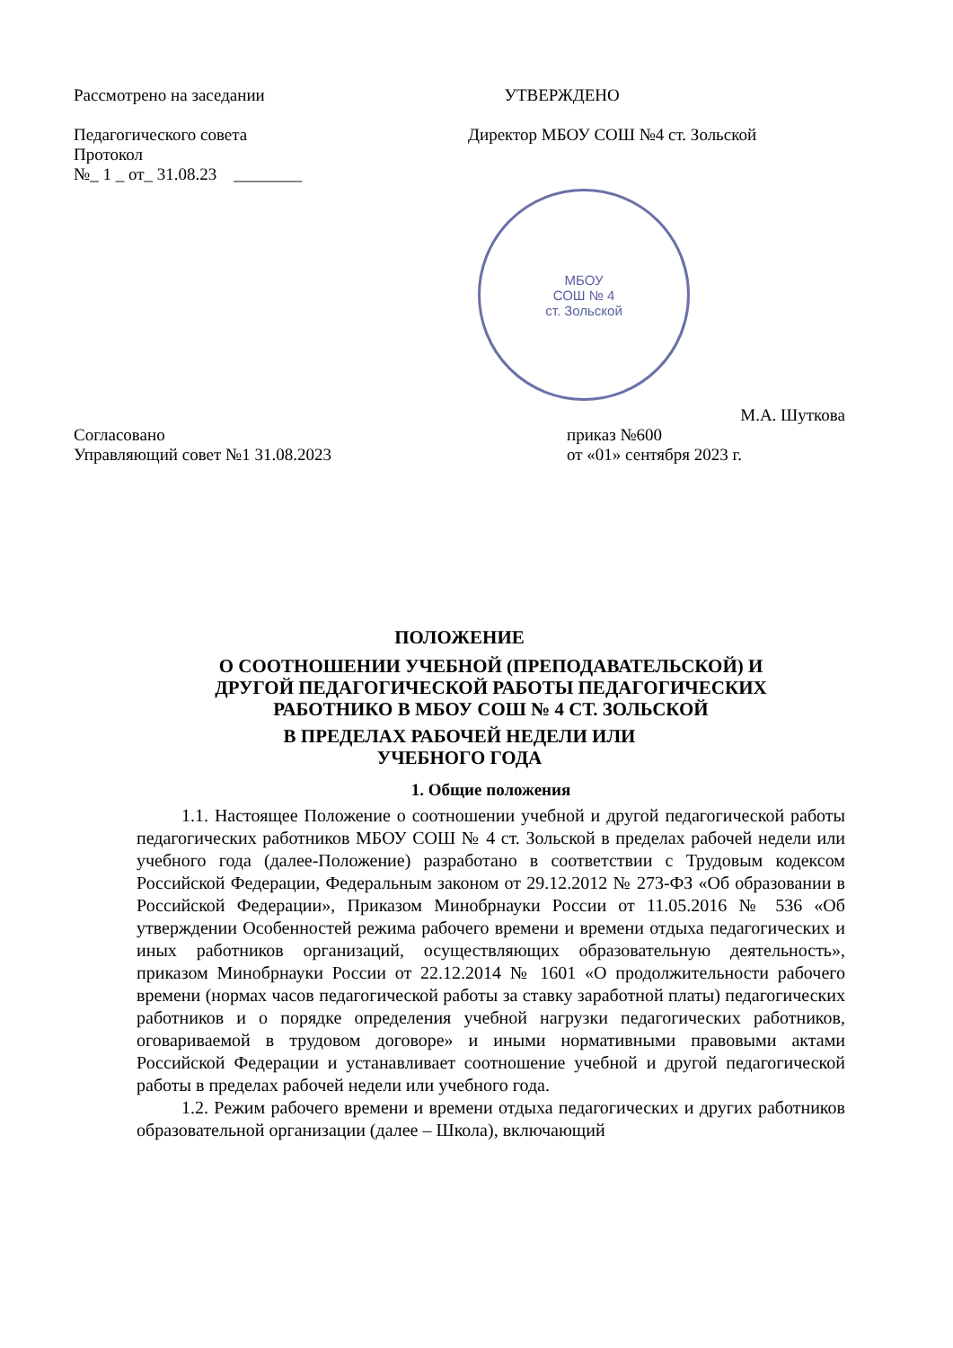Рассмотрено на заседании УТВЕРЖДЕНО
Педагогического совета
Протокол
№_ 1 _ от_ 31.08.23 ________
Директор МБОУ СОШ №4 ст. Зольской
МБОУ
СОШ № 4
ст. Зольской
М.А. Шуткова
Согласовано
Управляющий совет №1 31.08.2023
приказ №600
от «01» сентября 2023 г.
ПОЛОЖЕНИЕ
О СООТНОШЕНИИ УЧЕБНОЙ (ПРЕПОДАВАТЕЛЬСКОЙ) И
ДРУГОЙ ПЕДАГОГИЧЕСКОЙ РАБОТЫ ПЕДАГОГИЧЕСКИХ
РАБОТНИКО В МБОУ СОШ № 4 СТ. ЗОЛЬСКОЙ
В ПРЕДЕЛАХ РАБОЧЕЙ НЕДЕЛИ ИЛИ
УЧЕБНОГО ГОДА
1. Общие положения
1.1. Настоящее Положение о соотношении учебной и другой педагогической работы педагогических работников МБОУ СОШ № 4 ст. Зольской в пределах рабочей недели или учебного года (далее-Положение) разработано в соответствии с Трудовым кодексом Российской Федерации, Федеральным законом от 29.12.2012 № 273-ФЗ «Об образовании в Российской Федерации», Приказом Минобрнауки России от 11.05.2016 № 536 «Об утверждении Особенностей режима рабочего времени и времени отдыха педагогических и иных работников организаций, осуществляющих образовательную деятельность», приказом Минобрнауки России от 22.12.2014 № 1601 «О продолжительности рабочего времени (нормах часов педагогической работы за ставку заработной платы) педагогических работников и о порядке определения учебной нагрузки педагогических работников, оговариваемой в трудовом договоре» и иными нормативными правовыми актами Российской Федерации и устанавливает соотношение учебной и другой педагогической работы в пределах рабочей недели или учебного года.
1.2. Режим рабочего времени и времени отдыха педагогических и других работников образовательной организации (далее – Школа), включающий